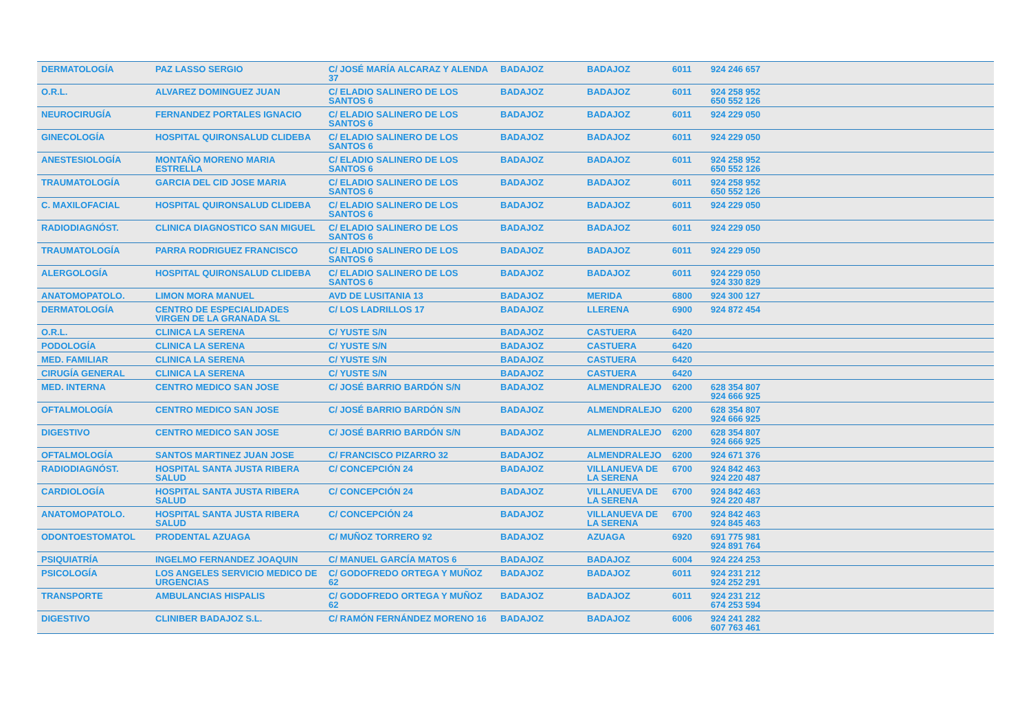| DERMATOLOGÍA | PAZ LASSO SERGIO | C/ JOSÉ MARÍA ALCARAZ Y ALENDA 37 | BADAJOZ | BADAJOZ | 6011 | 924 246 657 |
| O.R.L. | ALVAREZ DOMINGUEZ JUAN | C/ ELADIO SALINERO DE LOS SANTOS 6 | BADAJOZ | BADAJOZ | 6011 | 924 258 952 650 552 126 |
| NEUROCIRUGÍA | FERNANDEZ PORTALES IGNACIO | C/ ELADIO SALINERO DE LOS SANTOS 6 | BADAJOZ | BADAJOZ | 6011 | 924 229 050 |
| GINECOLOGÍA | HOSPITAL QUIRONSALUD CLIDEBA | C/ ELADIO SALINERO DE LOS SANTOS 6 | BADAJOZ | BADAJOZ | 6011 | 924 229 050 |
| ANESTESIOLOGÍA | MONTAÑO MORENO MARIA ESTRELLA | C/ ELADIO SALINERO DE LOS SANTOS 6 | BADAJOZ | BADAJOZ | 6011 | 924 258 952 650 552 126 |
| TRAUMATOLOGÍA | GARCIA DEL CID JOSE MARIA | C/ ELADIO SALINERO DE LOS SANTOS 6 | BADAJOZ | BADAJOZ | 6011 | 924 258 952 650 552 126 |
| C. MAXILOFACIAL | HOSPITAL QUIRONSALUD CLIDEBA | C/ ELADIO SALINERO DE LOS SANTOS 6 | BADAJOZ | BADAJOZ | 6011 | 924 229 050 |
| RADIODIAGNÓST. | CLINICA DIAGNOSTICO SAN MIGUEL | C/ ELADIO SALINERO DE LOS SANTOS 6 | BADAJOZ | BADAJOZ | 6011 | 924 229 050 |
| TRAUMATOLOGÍA | PARRA RODRIGUEZ FRANCISCO | C/ ELADIO SALINERO DE LOS SANTOS 6 | BADAJOZ | BADAJOZ | 6011 | 924 229 050 |
| ALERGOLOGÍA | HOSPITAL QUIRONSALUD CLIDEBA | C/ ELADIO SALINERO DE LOS SANTOS 6 | BADAJOZ | BADAJOZ | 6011 | 924 229 050 924 330 829 |
| ANATOMOPATOLO. | LIMON MORA MANUEL | AVD DE LUSITANIA 13 | BADAJOZ | MERIDA | 6800 | 924 300 127 |
| DERMATOLOGÍA | CENTRO DE ESPECIALIDADES VIRGEN DE LA GRANADA SL | C/ LOS LADRILLOS 17 | BADAJOZ | LLERENA | 6900 | 924 872 454 |
| O.R.L. | CLINICA LA SERENA | C/ YUSTE S/N | BADAJOZ | CASTUERA | 6420 | |
| PODOLOGÍA | CLINICA LA SERENA | C/ YUSTE S/N | BADAJOZ | CASTUERA | 6420 | |
| MED. FAMILIAR | CLINICA LA SERENA | C/ YUSTE S/N | BADAJOZ | CASTUERA | 6420 | |
| CIRUGÍA GENERAL | CLINICA LA SERENA | C/ YUSTE S/N | BADAJOZ | CASTUERA | 6420 | |
| MED. INTERNA | CENTRO MEDICO SAN JOSE | C/ JOSÉ BARRIO BARDÓN S/N | BADAJOZ | ALMENDRALEJO | 6200 | 628 354 807 924 666 925 |
| OFTALMOLOGÍA | CENTRO MEDICO SAN JOSE | C/ JOSÉ BARRIO BARDÓN S/N | BADAJOZ | ALMENDRALEJO | 6200 | 628 354 807 924 666 925 |
| DIGESTIVO | CENTRO MEDICO SAN JOSE | C/ JOSÉ BARRIO BARDÓN S/N | BADAJOZ | ALMENDRALEJO | 6200 | 628 354 807 924 666 925 |
| OFTALMOLOGÍA | SANTOS MARTINEZ JUAN JOSE | C/ FRANCISCO PIZARRO 32 | BADAJOZ | ALMENDRALEJO | 6200 | 924 671 376 |
| RADIODIAGNÓST. | HOSPITAL SANTA JUSTA RIBERA SALUD | C/ CONCEPCIÓN 24 | BADAJOZ | VILLANUEVA DE LA SERENA | 6700 | 924 842 463 924 220 487 |
| CARDIOLOGÍA | HOSPITAL SANTA JUSTA RIBERA SALUD | C/ CONCEPCIÓN 24 | BADAJOZ | VILLANUEVA DE LA SERENA | 6700 | 924 842 463 924 220 487 |
| ANATOMOPATOLO. | HOSPITAL SANTA JUSTA RIBERA SALUD | C/ CONCEPCIÓN 24 | BADAJOZ | VILLANUEVA DE LA SERENA | 6700 | 924 842 463 924 845 463 |
| ODONTOESTOMATOL | PRODENTAL AZUAGA | C/ MUÑOZ TORRERO 92 | BADAJOZ | AZUAGA | 6920 | 691 775 981 924 891 764 |
| PSIQUIATRÍA | INGELMO FERNANDEZ JOAQUIN | C/ MANUEL GARCÍA MATOS 6 | BADAJOZ | BADAJOZ | 6004 | 924 224 253 |
| PSICOLOGÍA | LOS ANGELES SERVICIO MEDICO DE URGENCIAS | C/ GODOFREDO ORTEGA Y MUÑOZ 62 | BADAJOZ | BADAJOZ | 6011 | 924 231 212 924 252 291 |
| TRANSPORTE | AMBULANCIAS HISPALIS | C/ GODOFREDO ORTEGA Y MUÑOZ 62 | BADAJOZ | BADAJOZ | 6011 | 924 231 212 674 253 594 |
| DIGESTIVO | CLINIBER BADAJOZ S.L. | C/ RAMÓN FERNÁNDEZ MORENO 16 | BADAJOZ | BADAJOZ | 6006 | 924 241 282 607 763 461 |